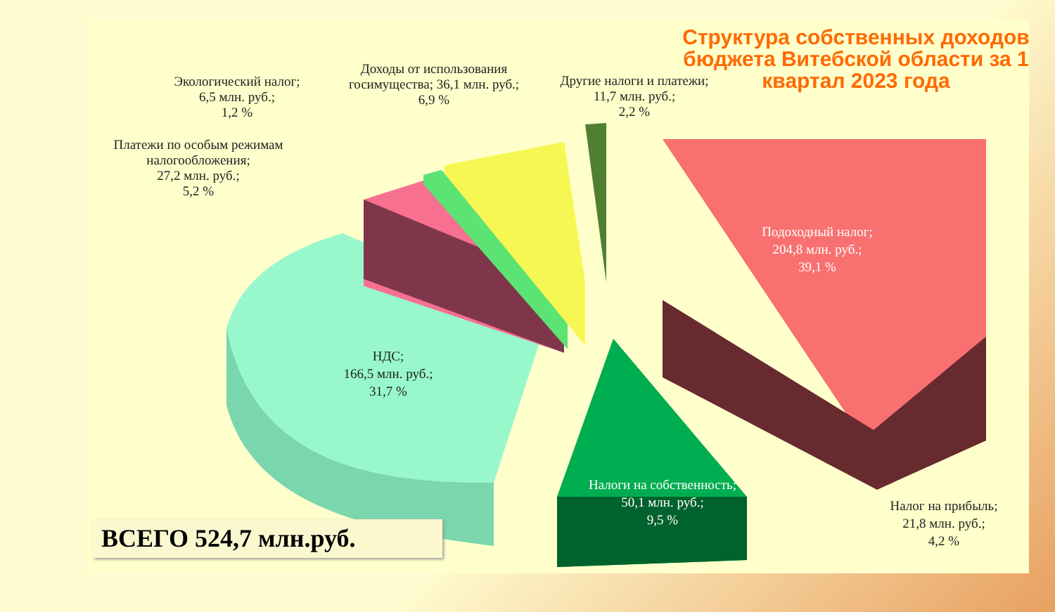Структура собственных доходов бюджета Витебской области за 1 квартал 2023 года
Экологический налог;
6,5 млн. руб.;
1,2 %
Доходы от использования госимущества; 36,1 млн. руб.;
6,9 %
Другие налоги и платежи;
11,7 млн. руб.;
2,2 %
Платежи по особым режимам налогообложения;
27,2 млн. руб.;
5,2 %
Подоходный налог;
204,8 млн. руб.;
39,1 %
НДС;
166,5 млн. руб.;
31,7 %
Налоги на собственность;
50,1 млн. руб.;
9,5 %
Налог на прибыль;
21,8 млн. руб.;
4,2 %
ВСЕГО 524,7 млн.руб.